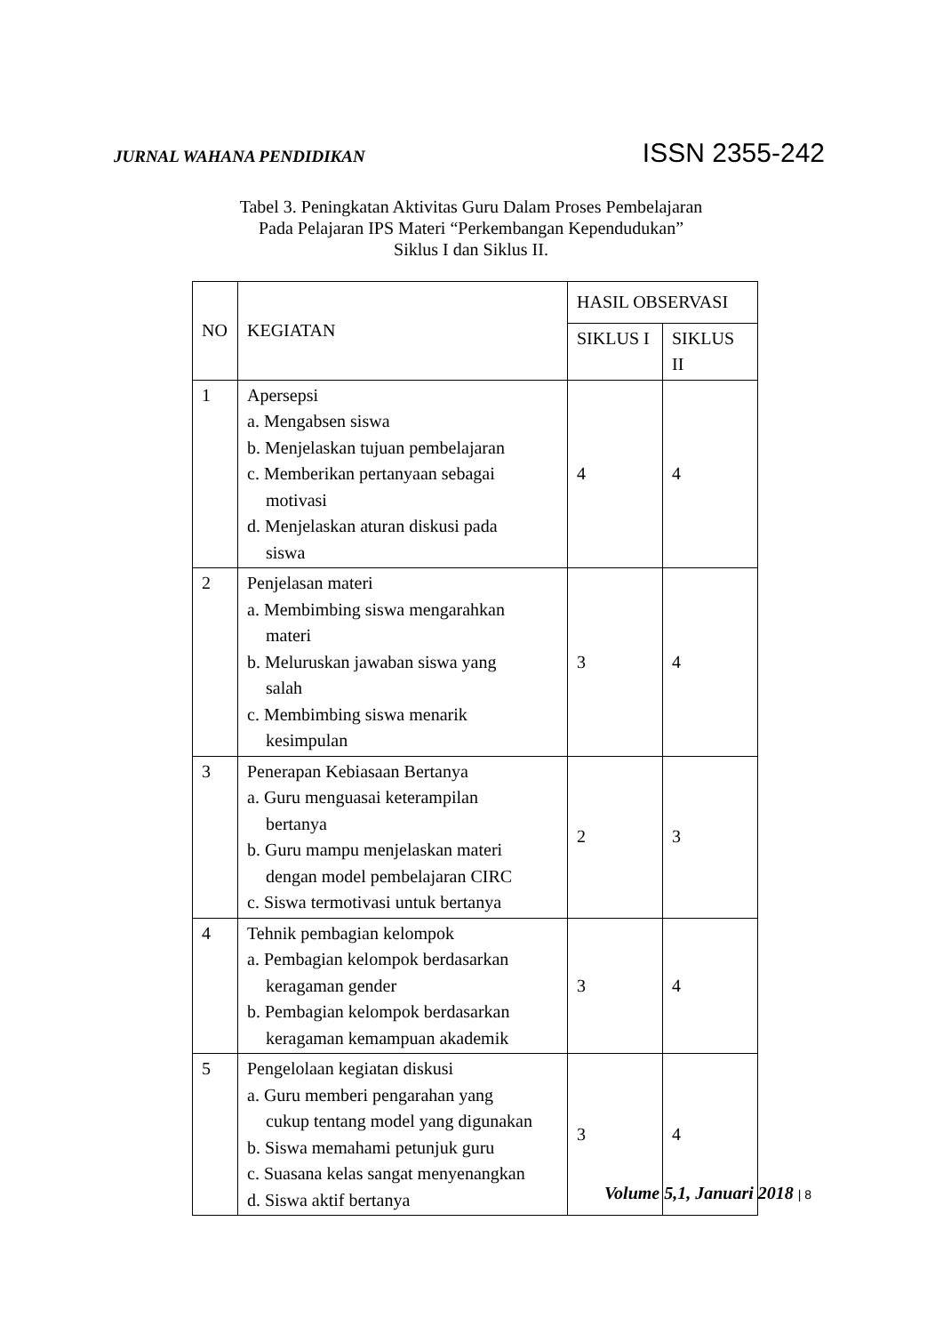JURNAL WAHANA PENDIDIKAN ISSN 2355-242
Tabel 3. Peningkatan Aktivitas Guru Dalam Proses Pembelajaran
Pada Pelajaran IPS Materi “Perkembangan Kependudukan”
Siklus I dan Siklus II.
| NO | KEGIATAN | HASIL OBSERVASI | |
| --- | --- | --- | --- |
| | | SIKLUS I | SIKLUS II |
| 1 | Apersepsi a. Mengabsen siswa b. Menjelaskan tujuan pembelajaran c. Memberikan pertanyaan sebagai motivasi d. Menjelaskan aturan diskusi pada siswa | 4 | 4 |
| 2 | Penjelasan materi a. Membimbing siswa mengarahkan materi b. Meluruskan jawaban siswa yang salah c. Membimbing siswa menarik kesimpulan | 3 | 4 |
| 3 | Penerapan Kebiasaan Bertanya a. Guru menguasai keterampilan bertanya b. Guru mampu menjelaskan materi dengan model pembelajaran CIRC c. Siswa termotivasi untuk bertanya | 2 | 3 |
| 4 | Tehnik pembagian kelompok a. Pembagian kelompok berdasarkan keragaman gender b. Pembagian kelompok berdasarkan keragaman kemampuan akademik | 3 | 4 |
| 5 | Pengelolaan kegiatan diskusi a. Guru memberi pengarahan yang cukup tentang model yang digunakan b. Siswa memahami petunjuk guru c. Suasana kelas sangat menyenangkan d. Siswa aktif bertanya | 3 | 4 |
Volume 5,1, Januari 2018 | 8